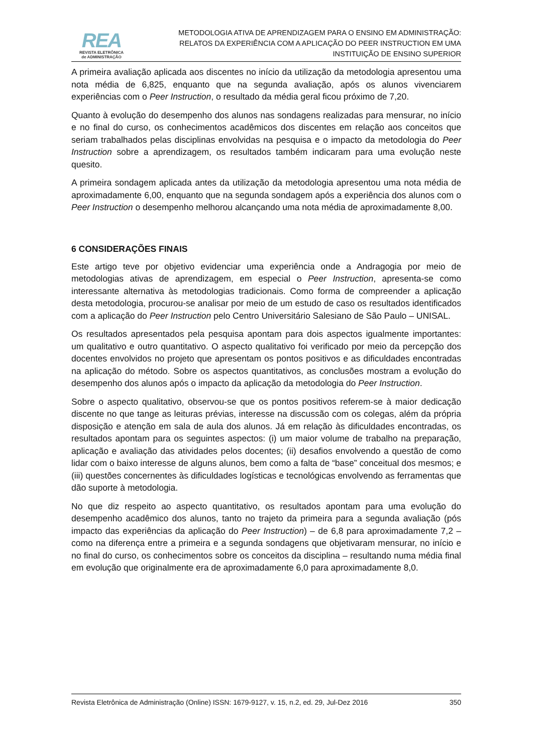REA
REVISTA ELETRÔNICA
de ADMINISTRAÇÃO
METODOLOGIA ATIVA DE APRENDIZAGEM PARA O ENSINO EM ADMINISTRAÇÃO:
RELATOS DA EXPERIÊNCIA COM A APLICAÇÃO DO PEER INSTRUCTION EM UMA
INSTITUIÇÃO DE ENSINO SUPERIOR
A primeira avaliação aplicada aos discentes no início da utilização da metodologia apresentou uma nota média de 6,825, enquanto que na segunda avaliação, após os alunos vivenciarem experiências com o Peer Instruction, o resultado da média geral ficou próximo de 7,20.
Quanto à evolução do desempenho dos alunos nas sondagens realizadas para mensurar, no início e no final do curso, os conhecimentos acadêmicos dos discentes em relação aos conceitos que seriam trabalhados pelas disciplinas envolvidas na pesquisa e o impacto da metodologia do Peer Instruction sobre a aprendizagem, os resultados também indicaram para uma evolução neste quesito.
A primeira sondagem aplicada antes da utilização da metodologia apresentou uma nota média de aproximadamente 6,00, enquanto que na segunda sondagem após a experiência dos alunos com o Peer Instruction o desempenho melhorou alcançando uma nota média de aproximadamente 8,00.
6 CONSIDERAÇÕES FINAIS
Este artigo teve por objetivo evidenciar uma experiência onde a Andragogia por meio de metodologias ativas de aprendizagem, em especial o Peer Instruction, apresenta-se como interessante alternativa às metodologias tradicionais. Como forma de compreender a aplicação desta metodologia, procurou-se analisar por meio de um estudo de caso os resultados identificados com a aplicação do Peer Instruction pelo Centro Universitário Salesiano de São Paulo – UNISAL.
Os resultados apresentados pela pesquisa apontam para dois aspectos igualmente importantes: um qualitativo e outro quantitativo. O aspecto qualitativo foi verificado por meio da percepção dos docentes envolvidos no projeto que apresentam os pontos positivos e as dificuldades encontradas na aplicação do método. Sobre os aspectos quantitativos, as conclusões mostram a evolução do desempenho dos alunos após o impacto da aplicação da metodologia do Peer Instruction.
Sobre o aspecto qualitativo, observou-se que os pontos positivos referem-se à maior dedicação discente no que tange as leituras prévias, interesse na discussão com os colegas, além da própria disposição e atenção em sala de aula dos alunos. Já em relação às dificuldades encontradas, os resultados apontam para os seguintes aspectos: (i) um maior volume de trabalho na preparação, aplicação e avaliação das atividades pelos docentes; (ii) desafios envolvendo a questão de como lidar com o baixo interesse de alguns alunos, bem como a falta de “base” conceitual dos mesmos; e (iii) questões concernentes às dificuldades logísticas e tecnológicas envolvendo as ferramentas que dão suporte à metodologia.
No que diz respeito ao aspecto quantitativo, os resultados apontam para uma evolução do desempenho acadêmico dos alunos, tanto no trajeto da primeira para a segunda avaliação (pós impacto das experiências da aplicação do Peer Instruction) – de 6,8 para aproximadamente 7,2 – como na diferença entre a primeira e a segunda sondagens que objetivaram mensurar, no início e no final do curso, os conhecimentos sobre os conceitos da disciplina – resultando numa média final em evolução que originalmente era de aproximadamente 6,0 para aproximadamente 8,0.
Revista Eletrônica de Administração (Online) ISSN: 1679-9127, v. 15, n.2, ed. 29, Jul-Dez 2016 350